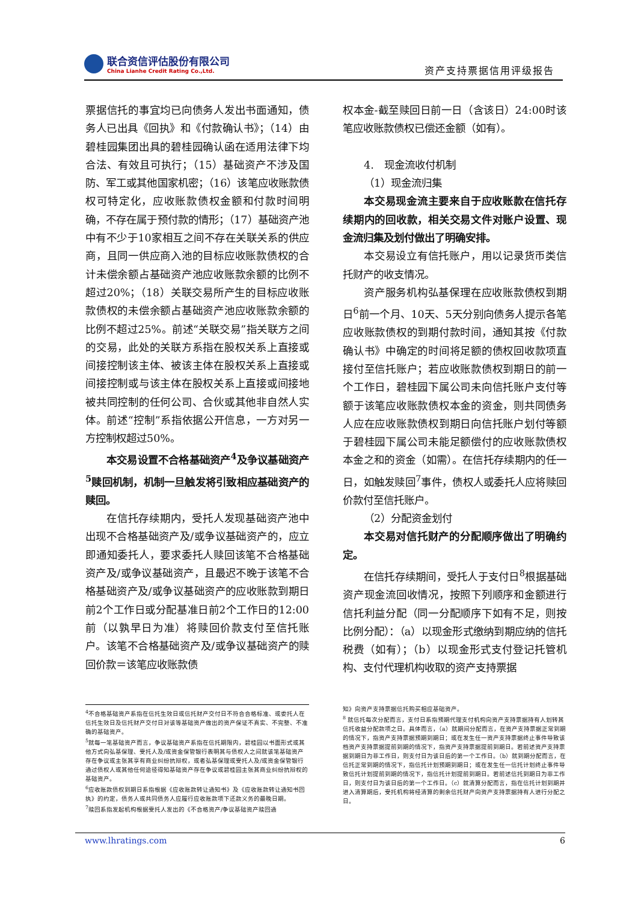联合资信评估股份有限公司
China Lianhe Credit Rating Co.,Ltd.
资产支持票据信用评级报告
票据信托的事宜均已向债务人发出书面通知，债务人已出具《回执》和《付款确认书》；（14）由碧桂园集团出具的碧桂园确认函在适用法律下均合法、有效且可执行；（15）基础资产不涉及国防、军工或其他国家机密；（16）该笔应收账款债权可特定化，应收账款债权金额和付款时间明确，不存在属于预付款的情形；（17）基础资产池中有不少于10家相互之间不存在关联关系的供应商，且同一供应商入池的目标应收账款债权的合计未偿余额占基础资产池应收账款余额的比例不超过20%；（18）关联交易所产生的目标应收账款债权的未偿余额占基础资产池应收账款余额的比例不超过25%。前述“关联交易”指关联方之间的交易，此处的关联方系指在股权关系上直接或间接控制该主体、被该主体在股权关系上直接或间接控制或与该主体在股权关系上直接或间接地被共同控制的任何公司、合伙或其他非自然人实体。前述“控制”系指依据公开信息，一方对另一方控制权超过50%。
本交易设置不合格基础资产<sup>4</sup>及争议基础资产<sup>5</sup>赎回机制，机制一旦触发将引致相应基础资产的赎回。
在信托存续期内，受托人发现基础资产池中出现不合格基础资产及/或争议基础资产的，应立即通知委托人，要求委托人赎回该笔不合格基础资产及/或争议基础资产，且最迟不晚于该笔不合格基础资产及/或争议基础资产的应收账款到期日前2个工作日或分配基准日前2个工作日的12:00前（以孰早日为准）将赎回价款支付至信托账户。该笔不合格基础资产及/或争议基础资产的赎回价款＝该笔应收账款债
权本金-截至赎回日前一日（含该日）24:00时该笔应收账款债权已偿还金额（如有）。
4.　现金流收付机制
（1）现金流归集
本交易现金流主要来自于应收账款在信托存续期内的回收款，相关交易文件对账户设置、现金流归集及划付做出了明确安排。
本交易设立有信托账户，用以记录货币类信托财产的收支情况。
资产服务机构弘基保理在应收账款债权到期日<sup>6</sup>前一个月、10天、5天分别向债务人提示各笔应收账款债权的到期付款时间，通知其按《付款确认书》中确定的时间将足额的债权回收款项直接付至信托账户；若应收账款债权到期日的前一个工作日，碧桂园下属公司未向信托账户支付等额于该笔应收账款债权本金的资金，则共同债务人应在应收账款债权到期日向信托账户划付等额于碧桂园下属公司未能足额偿付的应收账款债权本金之和的资金（如需）。在信托存续期内的任一日，如触发赎回<sup>7</sup>事件，债权人或委托人应将赎回价款付至信托账户。
（2）分配资金划付
本交易对信托财产的分配顺序做出了明确约定。
在信托存续期间，受托人于支付日<sup>8</sup>根据基础资产现金流回收情况，按照下列顺序和金额进行信托利益分配（同一分配顺序下如有不足，则按比例分配）：（a）以现金形式缴纳到期应纳的信托税费（如有）；（b）以现金形式支付登记托管机构、支付代理机构收取的资产支持票据
<sup>4</sup> 不合格基础资产系指在信托生效日或信托财产交付日不符合合格标准、或委托人在信托生效日及信托财产交付日对该等基础资产做出的资产保证不真实、不完整、不准确的基础资产。
<sup>5</sup> 就每一笔基础资产而言，争议基础资产系指在信托期限内，碧桂园以书面形式或其他方式向弘基保理、受托人及/或资金保管银行表明其与债权人之间就该笔基础资产存在争议或主张其享有商业纠纷抗辩权，或者弘基保理或受托人及/或资金保管银行通过债权人或其他任何途径得知基础资产存在争议或碧桂园主张其商业纠纷抗辩权的基础资产。
<sup>6</sup> 应收账款债权到期日系指根据《应收账款转让通知书》及《应收账款转让通知书回执》的约定，债务人或共同债务人应履行应收账款项下还款义务的最晚日期。
<sup>7</sup> 赎回系指发起机构根据受托人发出的《不合格资产/争议基础资产赎回通
知》向资产支持票据信托购买相应基础资产。
<sup>8</sup> 就信托每次分配而言，支付日系指预期代理支付机构向资产支持票据持有人划转其信托收益分配款项之日。具体而言，（a）就期间分配而言，在资产支持票据正常到期的情况下，指资产支持票据预期到期日；或在发生任一资产支持票据终止事件导致该档资产支持票据提前到期的情况下，指资产支持票据提前到期日。若前述资产支持票据到期日为非工作日，则支付日为该日后的第一个工作日。（b）就到期分配而言，在信托正常到期的情况下，指信托计划预期到期日；或在发生任一信托计划终止事件导致信托计划提前到期的情况下，指信托计划提前到期日。若前述信托到期日为非工作日，则支付日为该日后的第一个工作日。（c）就清算分配而言，指在信托计划到期并进入清算期后，受托机构将经清算的剩余信托财产向资产支持票据持有人进行分配之日。
www.lhratings.com 6